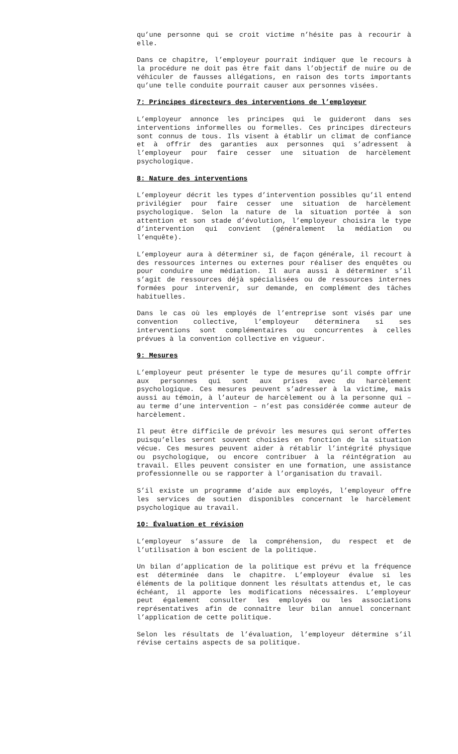qu’une personne qui se croit victime n’hésite pas à recourir à elle.
Dans ce chapitre, l’employeur pourrait indiquer que le recours à la procédure ne doit pas être fait dans l’objectif de nuire ou de véhiculer de fausses allégations, en raison des torts importants qu’une telle conduite pourrait causer aux personnes visées.
7: Principes directeurs des interventions de l’employeur
L’employeur annonce les principes qui le guideront dans ses interventions informelles ou formelles. Ces principes directeurs sont connus de tous. Ils visent à établir un climat de confiance et à offrir des garanties aux personnes qui s’adressent à l’employeur pour faire cesser une situation de harcèlement psychologique.
8: Nature des interventions
L’employeur décrit les types d’intervention possibles qu’il entend privilégier pour faire cesser une situation de harcèlement psychologique. Selon la nature de la situation portée à son attention et son stade d’évolution, l’employeur choisira le type d’intervention qui convient (généralement la médiation ou l’enquête).
L’employeur aura à déterminer si, de façon générale, il recourt à des ressources internes ou externes pour réaliser des enquêtes ou pour conduire une médiation. Il aura aussi à déterminer s’il s’agit de ressources déjà spécialisées ou de ressources internes formées pour intervenir, sur demande, en complément des tâches habituelles.
Dans le cas où les employés de l’entreprise sont visés par une convention collective, l’employeur déterminera si ses interventions sont complémentaires ou concurrentes à celles prévues à la convention collective en vigueur.
9: Mesures
L’employeur peut présenter le type de mesures qu’il compte offrir aux personnes qui sont aux prises avec du harcèlement psychologique. Ces mesures peuvent s’adresser à la victime, mais aussi au témoin, à l’auteur de harcèlement ou à la personne qui – au terme d’une intervention – n’est pas considérée comme auteur de harcèlement.
Il peut être difficile de prévoir les mesures qui seront offertes puisqu’elles seront souvent choisies en fonction de la situation vécue. Ces mesures peuvent aider à rétablir l’intégrité physique ou psychologique, ou encore contribuer à la réintégration au travail. Elles peuvent consister en une formation, une assistance professionnelle ou se rapporter à l’organisation du travail.
S’il existe un programme d’aide aux employés, l’employeur offre les services de soutien disponibles concernant le harcèlement psychologique au travail.
10: Évaluation et révision
L’employeur s’assure de la compréhension, du respect et de l’utilisation à bon escient de la politique.
Un bilan d’application de la politique est prévu et la fréquence est déterminée dans le chapitre. L’employeur évalue si les éléments de la politique donnent les résultats attendus et, le cas échéant, il apporte les modifications nécessaires. L’employeur peut également consulter les employés ou les associations représentatives afin de connaître leur bilan annuel concernant l’application de cette politique.
Selon les résultats de l’évaluation, l’employeur détermine s’il révise certains aspects de sa politique.